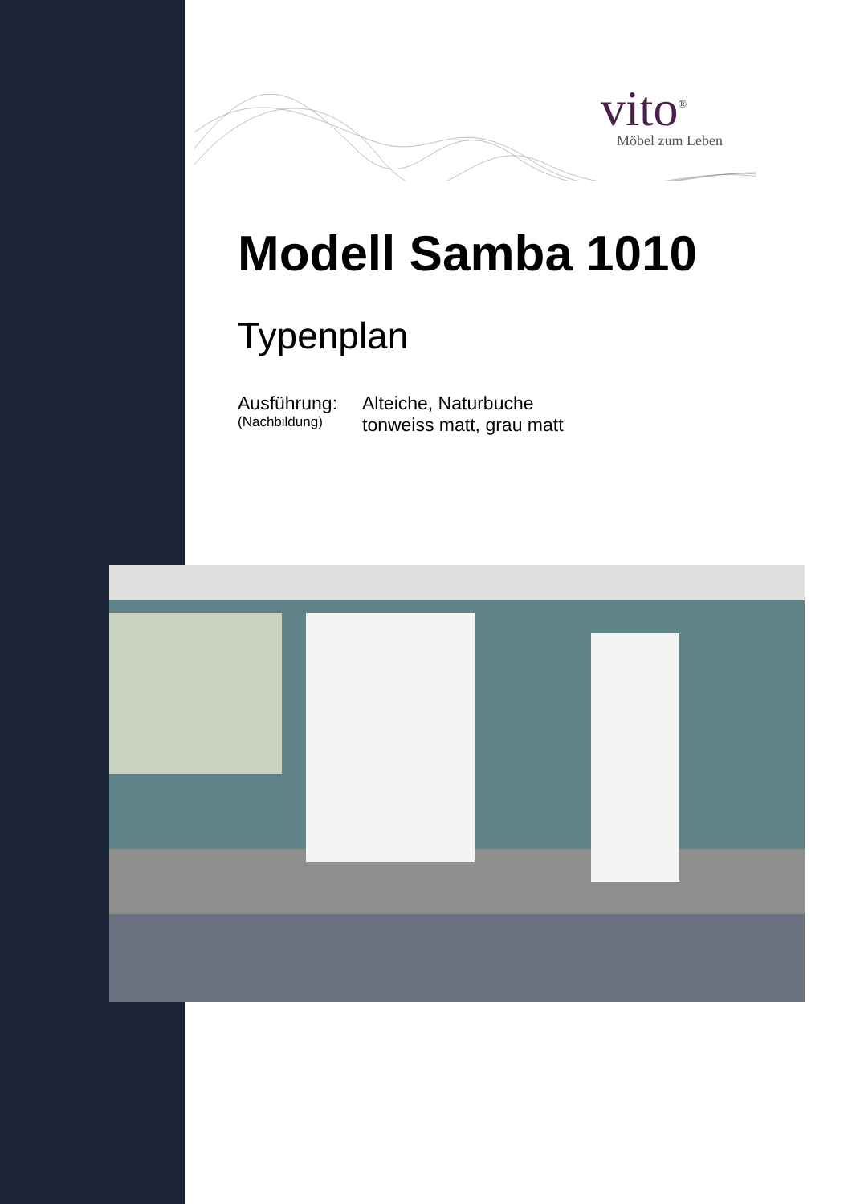vito<sup>®</sup>
Möbel zum Leben
Modell Samba 1010
Typenplan
Ausführung:
(Nachbildung)
Alteiche, Naturbuche
tonweiss matt, grau matt